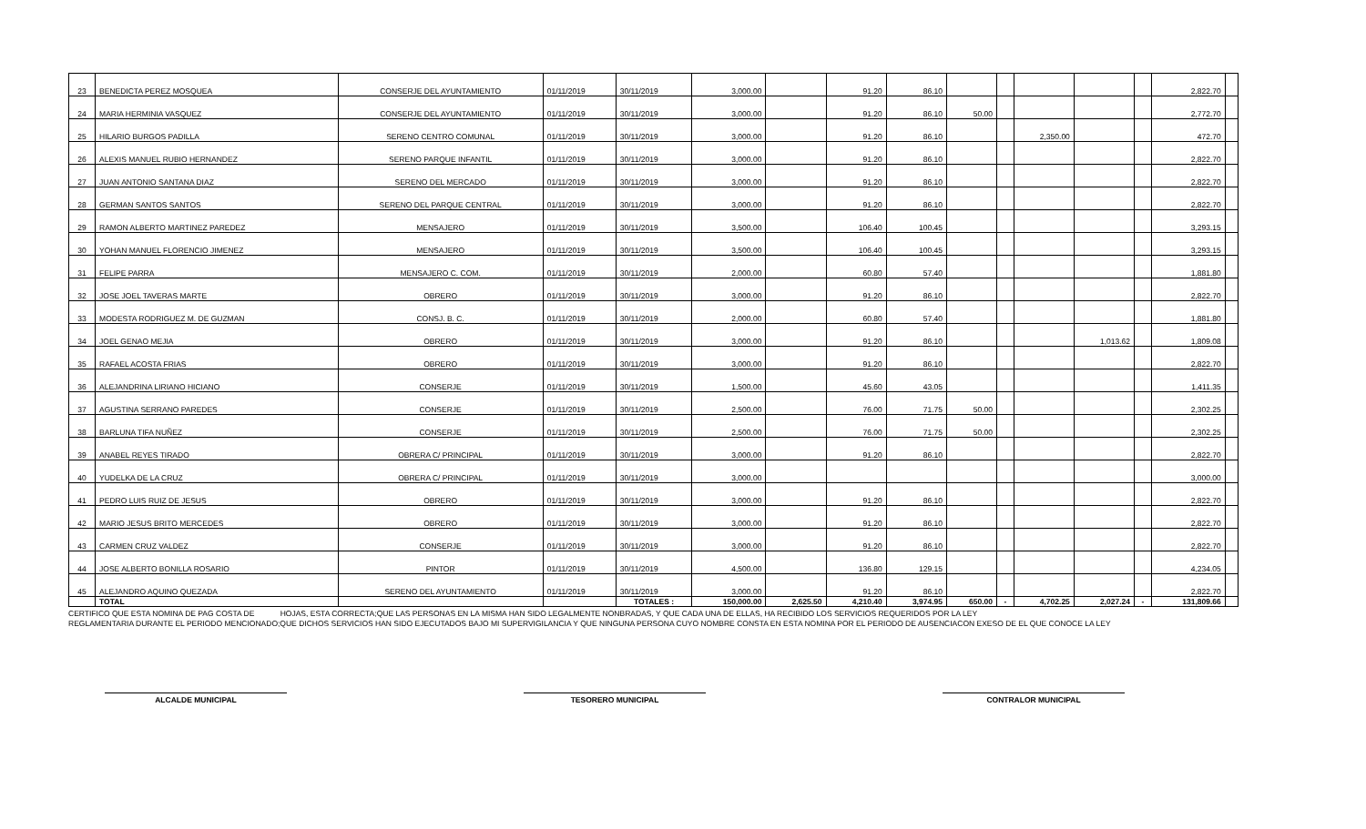| 23 | BENEDICTA PEREZ MOSQUEA | CONSERJE DEL AYUNTAMIENTO | 01/11/2019 | 30/11/2019 | 3,000.00 | | 91.20 | 86.10 | | | | | | 2,822.70 | |
| 24 | MARIA HERMINIA VASQUEZ | CONSERJE DEL AYUNTAMIENTO | 01/11/2019 | 30/11/2019 | 3,000.00 | | 91.20 | 86.10 | 50.00 | | | | | 2,772.70 | |
| 25 | HILARIO BURGOS PADILLA | SERENO CENTRO COMUNAL | 01/11/2019 | 30/11/2019 | 3,000.00 | | 91.20 | 86.10 | | | 2,350.00 | | | 472.70 | |
| 26 | ALEXIS MANUEL RUBIO HERNANDEZ | SERENO PARQUE INFANTIL | 01/11/2019 | 30/11/2019 | 3,000.00 | | 91.20 | 86.10 | | | | | | 2,822.70 | |
| 27 | JUAN ANTONIO SANTANA DIAZ | SERENO DEL MERCADO | 01/11/2019 | 30/11/2019 | 3,000.00 | | 91.20 | 86.10 | | | | | | 2,822.70 | |
| 28 | GERMAN SANTOS SANTOS | SERENO DEL PARQUE CENTRAL | 01/11/2019 | 30/11/2019 | 3,000.00 | | 91.20 | 86.10 | | | | | | 2,822.70 | |
| 29 | RAMON ALBERTO MARTINEZ PAREDEZ | MENSAJERO | 01/11/2019 | 30/11/2019 | 3,500.00 | | 106.40 | 100.45 | | | | | | 3,293.15 | |
| 30 | YOHAN MANUEL FLORENCIO JIMENEZ | MENSAJERO | 01/11/2019 | 30/11/2019 | 3,500.00 | | 106.40 | 100.45 | | | | | | 3,293.15 | |
| 31 | FELIPE PARRA | MENSAJERO C. COM. | 01/11/2019 | 30/11/2019 | 2,000.00 | | 60.80 | 57.40 | | | | | | 1,881.80 | |
| 32 | JOSE JOEL TAVERAS MARTE | OBRERO | 01/11/2019 | 30/11/2019 | 3,000.00 | | 91.20 | 86.10 | | | | | | 2,822.70 | |
| 33 | MODESTA RODRIGUEZ M. DE GUZMAN | CONSJ. B. C. | 01/11/2019 | 30/11/2019 | 2,000.00 | | 60.80 | 57.40 | | | | | | 1,881.80 | |
| 34 | JOEL GENAO MEJIA | OBRERO | 01/11/2019 | 30/11/2019 | 3,000.00 | | 91.20 | 86.10 | | | | 1,013.62 | | 1,809.08 | |
| 35 | RAFAEL ACOSTA FRIAS | OBRERO | 01/11/2019 | 30/11/2019 | 3,000.00 | | 91.20 | 86.10 | | | | | | 2,822.70 | |
| 36 | ALEJANDRINA LIRIANO HICIANO | CONSERJE | 01/11/2019 | 30/11/2019 | 1,500.00 | | 45.60 | 43.05 | | | | | | 1,411.35 | |
| 37 | AGUSTINA SERRANO PAREDES | CONSERJE | 01/11/2019 | 30/11/2019 | 2,500.00 | | 76.00 | 71.75 | 50.00 | | | | | 2,302.25 | |
| 38 | BARLUNA TIFA NUÑEZ | CONSERJE | 01/11/2019 | 30/11/2019 | 2,500.00 | | 76.00 | 71.75 | 50.00 | | | | | 2,302.25 | |
| 39 | ANABEL REYES TIRADO | OBRERA C/ PRINCIPAL | 01/11/2019 | 30/11/2019 | 3,000.00 | | 91.20 | 86.10 | | | | | | 2,822.70 | |
| 40 | YUDELKA DE LA CRUZ | OBRERA C/ PRINCIPAL | 01/11/2019 | 30/11/2019 | 3,000.00 | | | | | | | | | 3,000.00 | |
| 41 | PEDRO LUIS RUIZ DE JESUS | OBRERO | 01/11/2019 | 30/11/2019 | 3,000.00 | | 91.20 | 86.10 | | | | | | 2,822.70 | |
| 42 | MARIO JESUS BRITO MERCEDES | OBRERO | 01/11/2019 | 30/11/2019 | 3,000.00 | | 91.20 | 86.10 | | | | | | 2,822.70 | |
| 43 | CARMEN CRUZ VALDEZ | CONSERJE | 01/11/2019 | 30/11/2019 | 3,000.00 | | 91.20 | 86.10 | | | | | | 2,822.70 | |
| 44 | JOSE ALBERTO BONILLA ROSARIO | PINTOR | 01/11/2019 | 30/11/2019 | 4,500.00 | | 136.80 | 129.15 | | | | | | 4,234.05 | |
| 45 | ALEJANDRO AQUINO QUEZADA | SERENO DEL AYUNTAMIENTO | 01/11/2019 | 30/11/2019 | 3,000.00 | | 91.20 | 86.10 | | | | | | 2,822.70 | |
| | TOTAL | | | TOTALES : | 150,000.00 | 2,625.50 | 4,210.40 | 3,974.95 | 650.00 | - | 4,702.25 | 2,027.24 | - | 131,809.66 | |
CERTIFICO QUE ESTA NOMINA DE PAG COSTA DE HOJAS, ESTA CORRECTA;QUE LAS PERSONAS EN LA MISMA HAN SIDO LEGALMENTE NONBRADAS, Y QUE CADA UNA DE ELLAS, HA RECIBIDO LOS SERVICIOS REQUERIDOS POR LA LEY
REGLAMENTARIA DURANTE EL PERIODO MENCIONADO;QUE DICHOS SERVICIOS HAN SIDO EJECUTADOS BAJO MI SUPERVIGILANCIA Y QUE NINGUNA PERSONA CUYO NOMBRE CONSTA EN ESTA NOMINA POR EL PERIODO DE AUSENCIACON EXESO DE EL QUE CONOCE LA LEY
ALCALDE MUNICIPAL TESORERO MUNICIPAL CONTRALOR MUNICIPAL